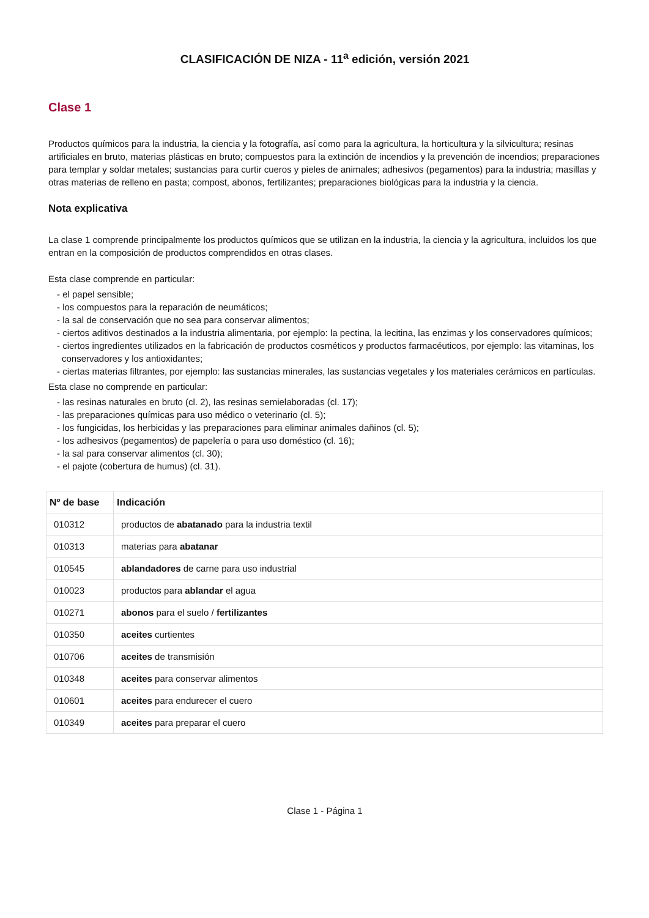CLASIFICACIÓN DE NIZA - 11<sup>a</sup> edición, versión 2021
Clase 1
Productos químicos para la industria, la ciencia y la fotografía, así como para la agricultura, la horticultura y la silvicultura; resinas artificiales en bruto, materias plásticas en bruto; compuestos para la extinción de incendios y la prevención de incendios; preparaciones para templar y soldar metales; sustancias para curtir cueros y pieles de animales; adhesivos (pegamentos) para la industria; masillas y otras materias de relleno en pasta; compost, abonos, fertilizantes; preparaciones biológicas para la industria y la ciencia.
Nota explicativa
La clase 1 comprende principalmente los productos químicos que se utilizan en la industria, la ciencia y la agricultura, incluidos los que entran en la composición de productos comprendidos en otras clases.
Esta clase comprende en particular:
- el papel sensible;
- los compuestos para la reparación de neumáticos;
- la sal de conservación que no sea para conservar alimentos;
- ciertos aditivos destinados a la industria alimentaria, por ejemplo: la pectina, la lecitina, las enzimas y los conservadores químicos;
- ciertos ingredientes utilizados en la fabricación de productos cosméticos y productos farmacéuticos, por ejemplo: las vitaminas, los conservadores y los antioxidantes;
- ciertas materias filtrantes, por ejemplo: las sustancias minerales, las sustancias vegetales y los materiales cerámicos en partículas.
Esta clase no comprende en particular:
- las resinas naturales en bruto (cl. 2), las resinas semielaboradas (cl. 17);
- las preparaciones químicas para uso médico o veterinario (cl. 5);
- los fungicidas, los herbicidas y las preparaciones para eliminar animales dañinos (cl. 5);
- los adhesivos (pegamentos) de papelería o para uso doméstico (cl. 16);
- la sal para conservar alimentos (cl. 30);
- el pajote (cobertura de humus) (cl. 31).
| Nº de base | Indicación |
| --- | --- |
| 010312 | productos de abatanado para la industria textil |
| 010313 | materias para abatanar |
| 010545 | ablandadores de carne para uso industrial |
| 010023 | productos para ablandar el agua |
| 010271 | abonos para el suelo / fertilizantes |
| 010350 | aceites curtientes |
| 010706 | aceites de transmisión |
| 010348 | aceites para conservar alimentos |
| 010601 | aceites para endurecer el cuero |
| 010349 | aceites para preparar el cuero |
Clase 1 - Página 1